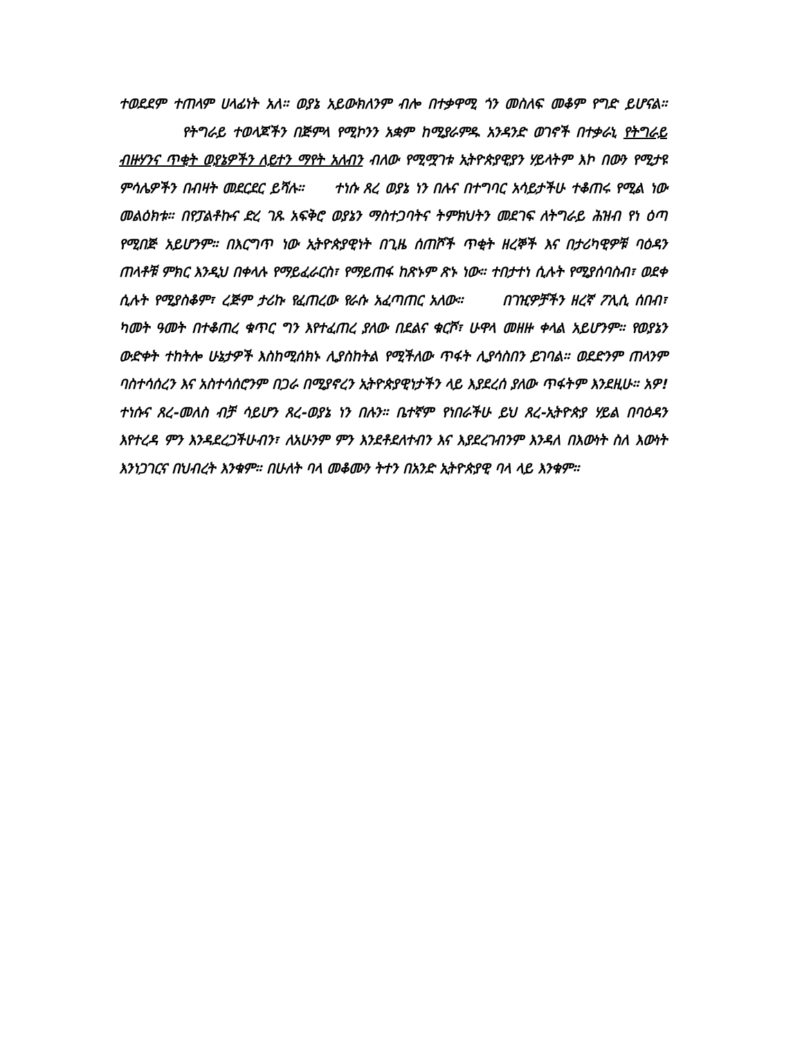ተወደደም ተጠላም ሀላፊነት አለ። ወያኔ አይውክለንም ብሎ በተቃዋሚ ጎን መስለፍ መቆም የግድ ይሆናል። የትግራይ ተወላጆችን በጅምላ የሚኮንን አቋም ከሚያራምዱ አንዳንድ ወገኖች በተቃራኒ የትግራይ ብዙሃንና ጥቂት ወያኔዎችን ለይተን ማየት አለብን ብለው የሚሟገቱ ኢትዮጵያዊያን ሃይላትም እኮ በውን የሚታዩ ምሳሌዎችን በብዛት መደርደር ይሻሉ። ተነሱ ጸረ ወያኔ ነን በሉና በተግባር አሳይታችሁ ተቆጠሩ የሚል ነው መልዕክቱ። በየፓልቶኩና ድረ ገጹ አፍቅሮ ወያኔን ማስተጋባትና ትምክህትን መደገፍ ለትግራይ ሕዝብ የነ ዕጣ የሚበጅ አይሆንም። በእርግጥ ነው ኢትዮጵያዊነት በጊዜ ሰጠሾች ጥቂት ዘረኞች እና በታሪካዊዎቹ ባዕዳን ጠላቶቹ ምክር እንዲህ በቀላሉ የማይፈራርስ፣ የማይጠፋ ከጽኑም ጽኑ ነው። ተበታተነ ሲሉት የሚያሰባስብ፣ ወደቀ ሲሉት የሚያስቆም፣ ረጅም ታሪኩ የፈጠረው የራሱ አፈጣጠር አለው። በገዢዎቻችን ዘረኛ ፖሊሲ ሰበብ፣ ካመት ዓመት በተቆጠረ ቁጥር ግን እየተፈጠረ ያለው በደልና ቁርሾ፣ ሁዋላ መዘዙ ቀላል አይሆንም። የወያኔን ውድቀት ተከትሎ ሁኔታዎች እስከሚሰክኑ ሊያስከትል የሚችለው ጥፋት ሊያሳስበን ይገባል። ወደድንም ጠላንም ባስተሳሰረን እና አስተሳሰሮንም በጋራ በሚያኖረን ኢትዮጵያዊነታችን ላይ እያደረሰ ያለው ጥፋትም እንደዚሁ። አዎ! ተነሱና ጸረ-መለስ ብቻ ሳይሆን ጸረ-ወያኔ ነን በሉን። ቤተኛም የነበራችሁ ይህ ጸረ-ኢትዮጵያ ሃይል በባዕዳን እየተረዳ ምን እንዳደረጋችሁብን፣ ለአሁንም ምን እንደቶደለተብን እና እያደረገብንም እንዳለ በእውነት ስለ እውነት እንነጋገርና በህብረት እንቁም። በሁለት ባላ መቆሙን ትተን በአንድ ኢትዮጵያዊ ባላ ላይ እንቁም።